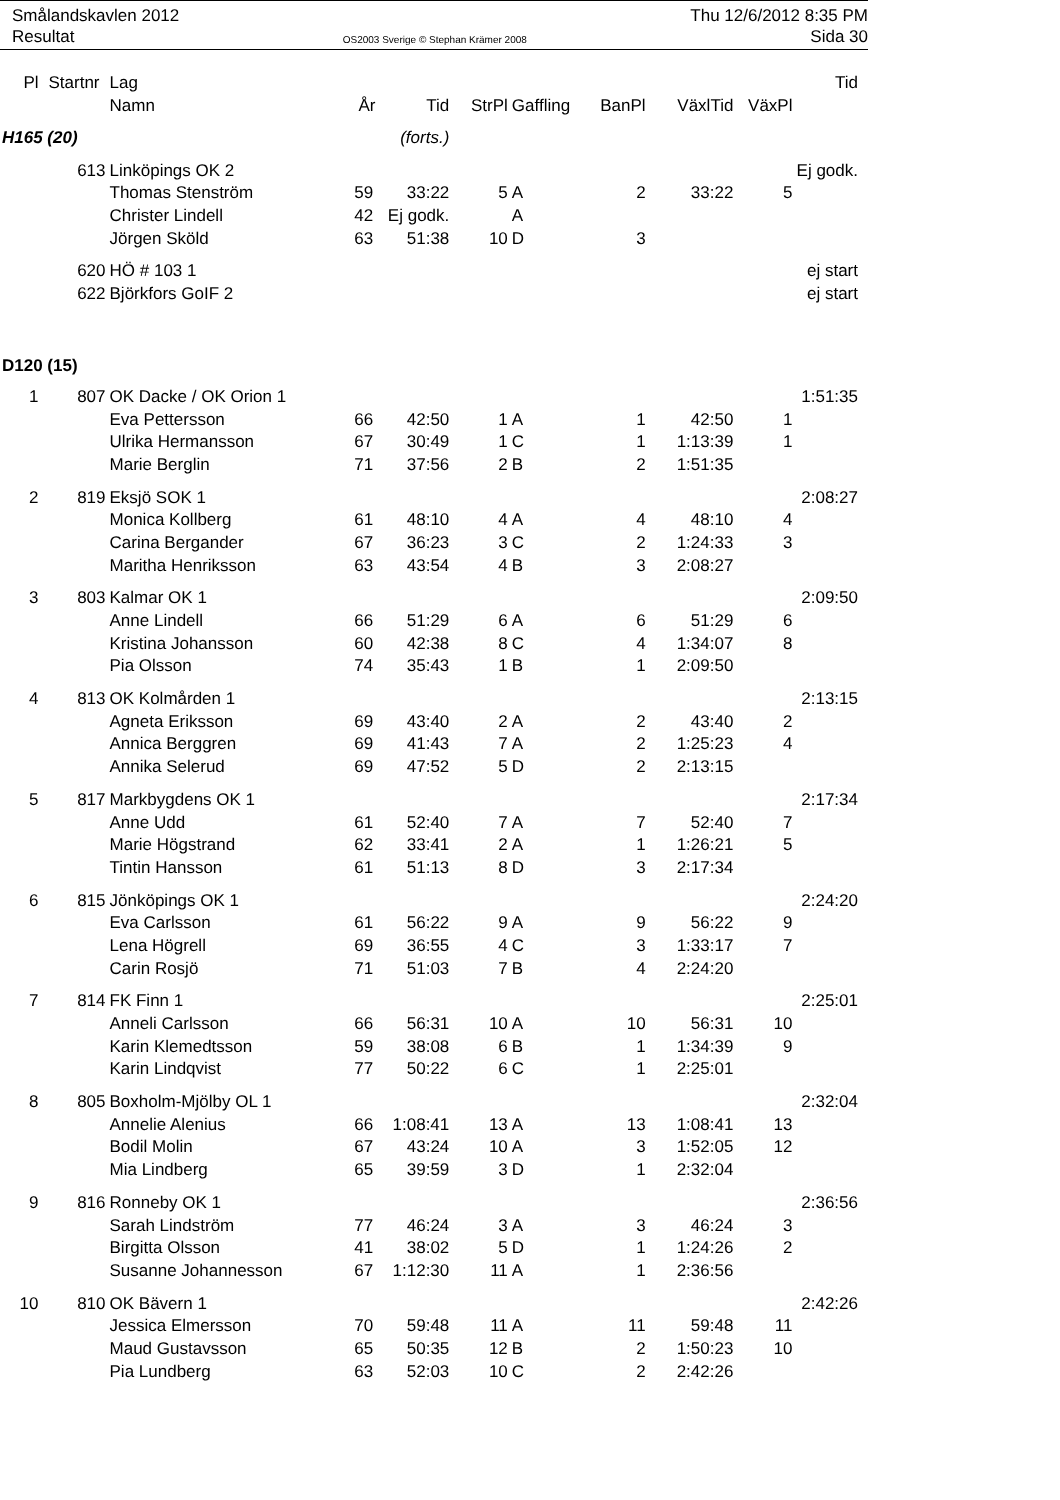Smålandskavlen 2012
Resultat
OS2003 Sverige © Stephan Krämer 2008
Thu 12/6/2012 8:35 PM
Sida 30
| Pl | Startnr | Lag | | | | | | | | Tid |
| --- | --- | --- | --- | --- | --- | --- | --- | --- | --- | --- |
| | | Namn | År | Tid | StrPl | Gaffling | BanPl | VäxlTid | VäxPl | |
| H165 (20) | | | (forts.) | | | | | | | |
| | 613 | Linköpings OK 2 | | | | | | | | Ej godk. |
| | | Thomas Stenström | 59 | 33:22 | 5 | A | 2 | 33:22 | 5 | |
| | | Christer Lindell | 42 | Ej godk. | | A | | | | |
| | | Jörgen Sköld | 63 | 51:38 | 10 | D | 3 | | | |
| | 620 | HÖ # 103 1 | | | | | | | | ej start |
| | 622 | Björkfors GoIF 2 | | | | | | | | ej start |
| D120 (15) | | | | | | | | | | |
| 1 | 807 | OK Dacke / OK Orion 1 | | | | | | | | 1:51:35 |
| | | Eva Pettersson | 66 | 42:50 | 1 | A | 1 | 42:50 | 1 | |
| | | Ulrika Hermansson | 67 | 30:49 | 1 | C | 1 | 1:13:39 | 1 | |
| | | Marie Berglin | 71 | 37:56 | 2 | B | 2 | 1:51:35 | | |
| 2 | 819 | Eksjö SOK 1 | | | | | | | | 2:08:27 |
| | | Monica Kollberg | 61 | 48:10 | 4 | A | 4 | 48:10 | 4 | |
| | | Carina Bergander | 67 | 36:23 | 3 | C | 2 | 1:24:33 | 3 | |
| | | Maritha Henriksson | 63 | 43:54 | 4 | B | 3 | 2:08:27 | | |
| 3 | 803 | Kalmar OK 1 | | | | | | | | 2:09:50 |
| | | Anne Lindell | 66 | 51:29 | 6 | A | 6 | 51:29 | 6 | |
| | | Kristina Johansson | 60 | 42:38 | 8 | C | 4 | 1:34:07 | 8 | |
| | | Pia Olsson | 74 | 35:43 | 1 | B | 1 | 2:09:50 | | |
| 4 | 813 | OK Kolmården 1 | | | | | | | | 2:13:15 |
| | | Agneta Eriksson | 69 | 43:40 | 2 | A | 2 | 43:40 | 2 | |
| | | Annica Berggren | 69 | 41:43 | 7 | A | 2 | 1:25:23 | 4 | |
| | | Annika Selerud | 69 | 47:52 | 5 | D | 2 | 2:13:15 | | |
| 5 | 817 | Markbygdens OK 1 | | | | | | | | 2:17:34 |
| | | Anne Udd | 61 | 52:40 | 7 | A | 7 | 52:40 | 7 | |
| | | Marie Högstrand | 62 | 33:41 | 2 | A | 1 | 1:26:21 | 5 | |
| | | Tintin Hansson | 61 | 51:13 | 8 | D | 3 | 2:17:34 | | |
| 6 | 815 | Jönköpings OK 1 | | | | | | | | 2:24:20 |
| | | Eva Carlsson | 61 | 56:22 | 9 | A | 9 | 56:22 | 9 | |
| | | Lena Högrell | 69 | 36:55 | 4 | C | 3 | 1:33:17 | 7 | |
| | | Carin Rosjö | 71 | 51:03 | 7 | B | 4 | 2:24:20 | | |
| 7 | 814 | FK Finn 1 | | | | | | | | 2:25:01 |
| | | Anneli Carlsson | 66 | 56:31 | 10 | A | 10 | 56:31 | 10 | |
| | | Karin Klemedtsson | 59 | 38:08 | 6 | B | 1 | 1:34:39 | 9 | |
| | | Karin Lindqvist | 77 | 50:22 | 6 | C | 1 | 2:25:01 | | |
| 8 | 805 | Boxholm-Mjölby OL 1 | | | | | | | | 2:32:04 |
| | | Annelie Alenius | 66 | 1:08:41 | 13 | A | 13 | 1:08:41 | 13 | |
| | | Bodil Molin | 67 | 43:24 | 10 | A | 3 | 1:52:05 | 12 | |
| | | Mia Lindberg | 65 | 39:59 | 3 | D | 1 | 2:32:04 | | |
| 9 | 816 | Ronneby OK 1 | | | | | | | | 2:36:56 |
| | | Sarah Lindström | 77 | 46:24 | 3 | A | 3 | 46:24 | 3 | |
| | | Birgitta Olsson | 41 | 38:02 | 5 | D | 1 | 1:24:26 | 2 | |
| | | Susanne Johannesson | 67 | 1:12:30 | 11 | A | 1 | 2:36:56 | | |
| 10 | 810 | OK Bävern 1 | | | | | | | | 2:42:26 |
| | | Jessica Elmersson | 70 | 59:48 | 11 | A | 11 | 59:48 | 11 | |
| | | Maud Gustavsson | 65 | 50:35 | 12 | B | 2 | 1:50:23 | 10 | |
| | | Pia Lundberg | 63 | 52:03 | 10 | C | 2 | 2:42:26 | | |